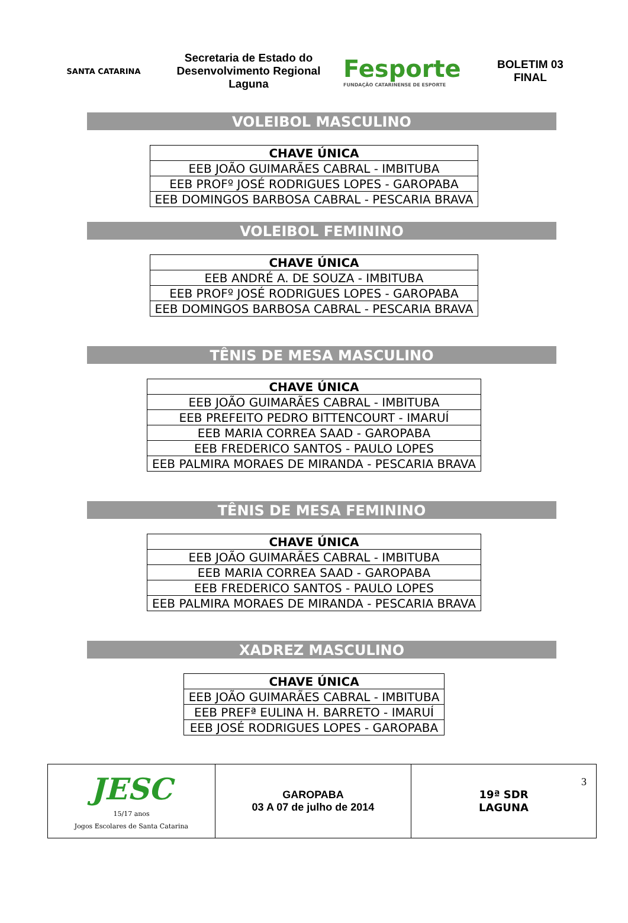SANTA CATARINA
Secretaria de Estado do Desenvolvimento Regional Laguna
Fesporte
FUNDAÇÃO CATARINENSE DE ESPORTE
BOLETIM 03
FINAL
VOLEIBOL MASCULINO
| CHAVE ÚNICA |
| --- |
| EEB JOÃO GUIMARÃES CABRAL - IMBITUBA |
| EEB PROFº JOSÉ RODRIGUES LOPES - GAROPABA |
| EEB DOMINGOS BARBOSA CABRAL - PESCARIA BRAVA |
VOLEIBOL FEMININO
| CHAVE ÚNICA |
| --- |
| EEB ANDRÉ A. DE SOUZA - IMBITUBA |
| EEB PROFº JOSÉ RODRIGUES LOPES - GAROPABA |
| EEB DOMINGOS BARBOSA CABRAL - PESCARIA BRAVA |
TÊNIS DE MESA MASCULINO
| CHAVE ÚNICA |
| --- |
| EEB JOÃO GUIMARÃES CABRAL - IMBITUBA |
| EEB PREFEITO PEDRO BITTENCOURT - IMARUÍ |
| EEB MARIA CORREA SAAD - GAROPABA |
| EEB FREDERICO SANTOS - PAULO LOPES |
| EEB PALMIRA MORAES DE MIRANDA - PESCARIA BRAVA |
TÊNIS DE MESA FEMININO
| CHAVE ÚNICA |
| --- |
| EEB JOÃO GUIMARÃES CABRAL - IMBITUBA |
| EEB MARIA CORREA SAAD - GAROPABA |
| EEB FREDERICO SANTOS - PAULO LOPES |
| EEB PALMIRA MORAES DE MIRANDA - PESCARIA BRAVA |
XADREZ MASCULINO
| CHAVE ÚNICA |
| --- |
| EEB JOÃO GUIMARÃES CABRAL - IMBITUBA |
| EEB PREFª EULINA H. BARRETO - IMARUÍ |
| EEB JOSÉ RODRIGUES LOPES - GAROPABA |
| JESC 15/17 anos Jogos Escolares de Santa Catarina | GAROPABA 03 A 07 de julho de 2014 | 3 19ª SDR LAGUNA |